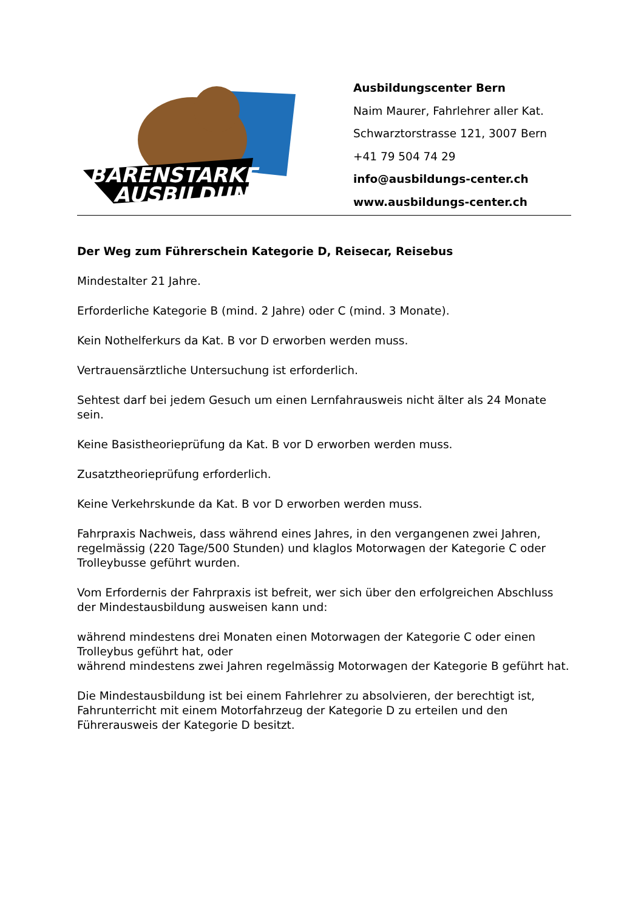BÄRENSTARKE
AUSBILDUNG
Ausbildungscenter Bern
Naim Maurer, Fahrlehrer aller Kat.
Schwarztorstrasse 121, 3007 Bern
+41 79 504 74 29
info@ausbildungs-center.ch
www.ausbildungs-center.ch
Der Weg zum Führerschein Kategorie D, Reisecar, Reisebus
Mindestalter 21 Jahre.
Erforderliche Kategorie B (mind. 2 Jahre) oder C (mind. 3 Monate).
Kein Nothelferkurs da Kat. B vor D erworben werden muss.
Vertrauensärztliche Untersuchung ist erforderlich.
Sehtest darf bei jedem Gesuch um einen Lernfahrausweis nicht älter als 24 Monate sein.
Keine Basistheorieprüfung da Kat. B vor D erworben werden muss.
Zusatztheorieprüfung erforderlich.
Keine Verkehrskunde da Kat. B vor D erworben werden muss.
Fahrpraxis Nachweis, dass während eines Jahres, in den vergangenen zwei Jahren, regelmässig (220 Tage/500 Stunden) und klaglos Motorwagen der Kategorie C oder Trolleybusse geführt wurden.
Vom Erfordernis der Fahrpraxis ist befreit, wer sich über den erfolgreichen Abschluss der Mindestausbildung ausweisen kann und:
während mindestens drei Monaten einen Motorwagen der Kategorie C oder einen Trolleybus geführt hat, oder
während mindestens zwei Jahren regelmässig Motorwagen der Kategorie B geführt hat.
Die Mindestausbildung ist bei einem Fahrlehrer zu absolvieren, der berechtigt ist, Fahrunterricht mit einem Motorfahrzeug der Kategorie D zu erteilen und den Führerausweis der Kategorie D besitzt.